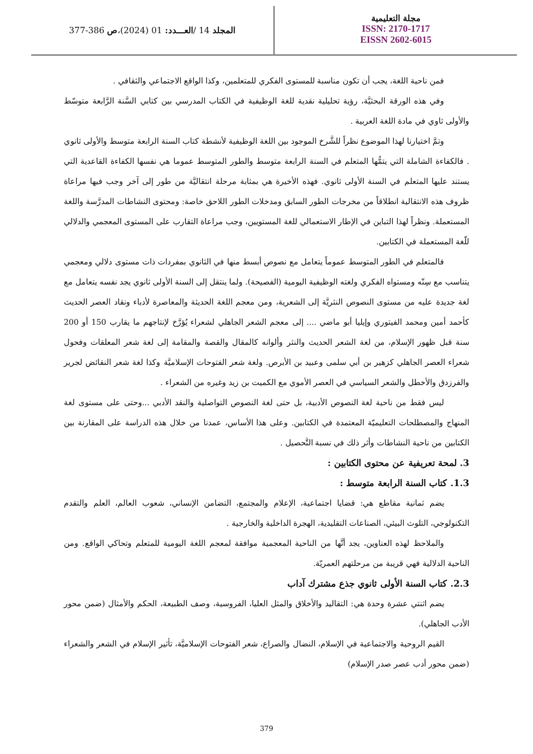المجلد 14 / العـــدد: 01 (2024)، ص 377-386
مجلة التعليمية
ISSN: 2170-1717
EISSN 2602-6015
فمن ناحية اللغة، يجب أن تكون مناسبة للمستوى الفكري للمتعلمين، وكذا الواقع الاجتماعي والثقافي .
وفي هذه الورقة البحثيَّة، رؤية تحليلية نقدية للغة الوظيفية في الكتاب المدرسي بين كتابي السَّنة الرَّابعة متوسّط والأولى ثاوي في مادة اللغة العربية .
وتمَّ اختيارنا لهذا الموضوع نظراً للشَّرخ الموجود بين اللغة الوظيفية لأنشطة كتاب السنة الرابعة متوسط والأولى ثانوي . فالكفاءة الشاملة التي يتمُّها المتعلم في السنة الرابعة متوسط والطور المتوسط عموما هي نفسها الكفاءة القاعدية التي يستند عليها المتعلم في السنة الأولى ثانوي. فهذه الأخيرة هي بمثابة مرحلة انتقاليَّة من طور إلى آخر وجب فيها مراعاة ظروف هذه الانتقالية انطلاقاً من مخرجات الطور السابق ومدخلات الطور اللاحق خاصة: ومحتوى النشاطات المدرَّسة واللغة المستعملة. ونظراً لهذا التباين في الإطار الاستعمالي للغة المستويين، وجب مراعاة التقارب على المستوى المعجمي والدلالي للّغة المستعملة في الكتابين.
فالمتعلم في الطور المتوسط عموماً يتعامل مع نصوص أبسط منها في الثانوي بمفردات ذات مستوى دلالي ومعجمي يتناسب مع سِنّه ومستواه الفكري ولغته الوظيفية اليومية (الفصيحة). ولما ينتقل إلى السنة الأولى ثانوي يجد نفسه يتعامل مع لغة جديدة عليه من مستوى النصوص النثريَّة إلى الشعرية، ومن معجم اللغة الحديثة والمعاصرة لأدباء ونقاد العصر الحديث كأحمد أمين ومحمد الفيتوري وإيليا أبو ماضي .... إلى معجم الشعر الجاهلي لشعراء يُؤرَّخ لإنتاجهم ما يقارب 150 أو 200 سنة قبل ظهور الإسلام، من لغة الشعر الحديث والنثر وألوانه كالمقال والقصة والمقامة إلى لغة شعر المعلقات وفحول شعراء العصر الجاهلي كزهير بن أبي سلمى وعبيد بن الأبرص. ولغة شعر الفتوحات الإسلاميَّة وكذا لغة شعر النقائض لجرير والفرزدق والأخطل والشعر السياسي في العصر الأموي مع الكميت بن زيد وغيره من الشعراء .
ليس فقط من ناحية لغة النصوص الأدبية، بل حتى لغة النصوص التواصلية والنقد الأدبي ...وحتى على مستوى لغة المنهاج والمصطلحات التعليميّة المعتمدة في الكتابين. وعلى هذا الأساس، عمدنا من خلال هذه الدراسة على المقارنة بين الكتابين من ناحية النشاطات وأثر ذلك في نسبة التَّحصيل .
3. لمحة تعريفية عن محتوى الكتابين :
1.3. كتاب السنة الرابعة متوسط :
يضم ثمانية مقاطع هي: قضايا اجتماعية، الإعلام والمجتمع، التضامن الإنساني، شعوب العالم، العلم والتقدم التكنولوجي، التلوث البيئي، الصناعات التقليدية، الهجرة الداخلية والخارجية .
والملاحظ لهذه العناوين، يجد أنَّها من الناحية المعجمية موافقة لمعجم اللغة اليومية للمتعلم وتحاكي الواقع. ومن الناحية الدلالية فهي قريبة من مرحلتهم العمريّة.
2.3. كتاب السنة الأولى ثانوي جذع مشترك آداب
يضم اثنتي عشرة وحدة هي: التقاليد والأخلاق والمثل العليا، الفروسية، وصف الطبيعة، الحكم والأمثال (ضمن محور الأدب الجاهلي).
القيم الروحية والاجتماعية في الإسلام، النضال والصراع، شعر الفتوحات الإسلاميَّة، تأثير الإسلام في الشعر والشعراء (ضمن محور أدب عصر صدر الإسلام)
379